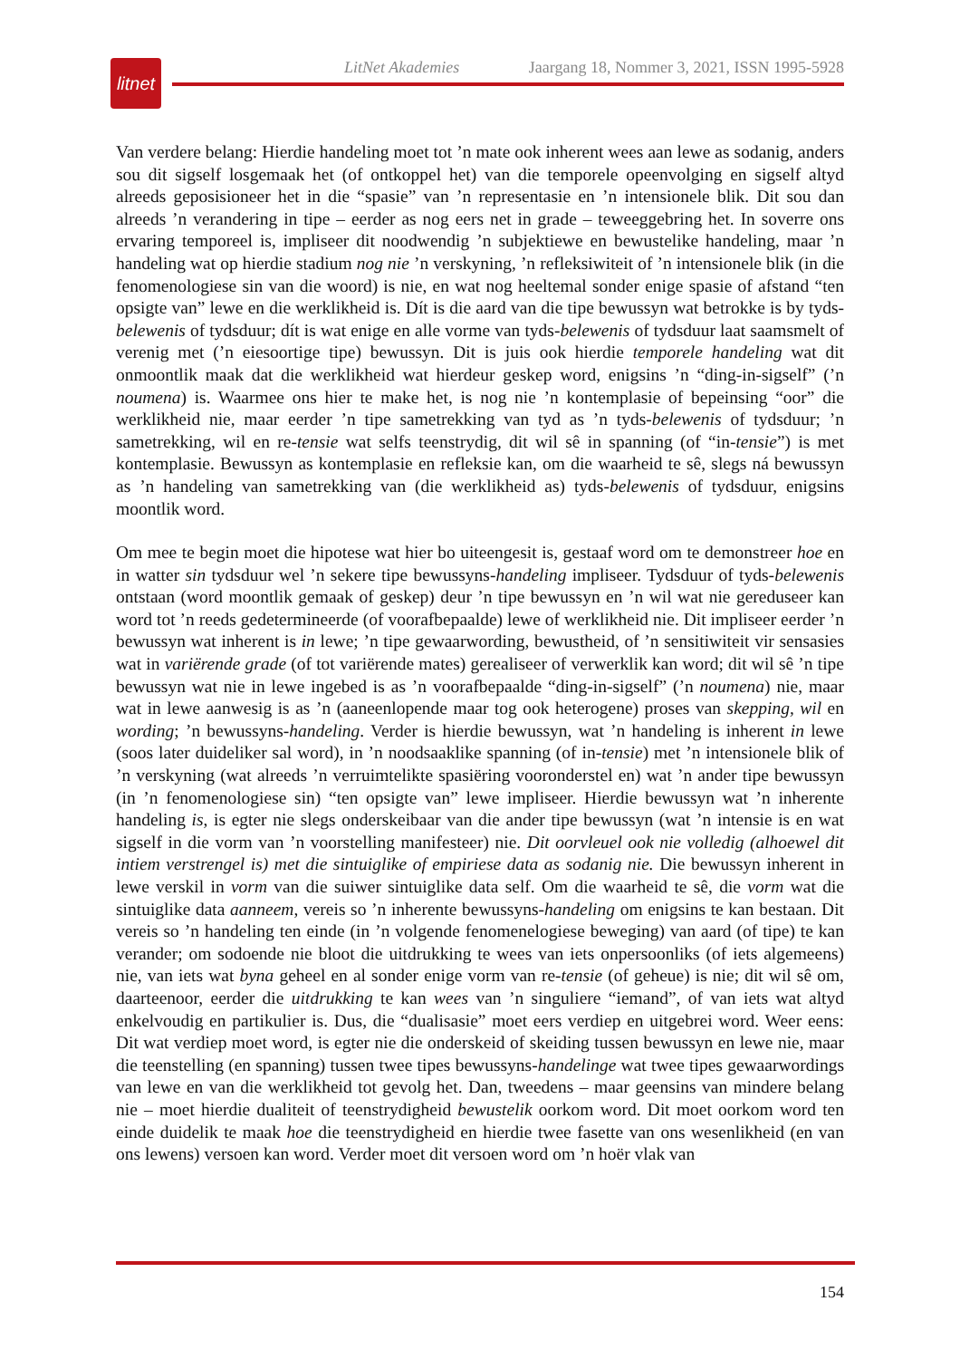litnet
LitNet Akademies Jaargang 18, Nommer 3, 2021, ISSN 1995-5928
Van verdere belang: Hierdie handeling moet tot ’n mate ook inherent wees aan lewe as sodanig, anders sou dit sigself losgemaak het (of ontkoppel het) van die temporele opeenvolging en sigself altyd alreeds geposisioneer het in die “spasie” van ’n representasie en ’n intensionele blik. Dit sou dan alreeds ’n verandering in tipe – eerder as nog eers net in grade – teweeggebring het. In soverre ons ervaring temporeel is, impliseer dit noodwendig ’n subjektiewe en bewustelike handeling, maar ’n handeling wat op hierdie stadium nog nie ’n verskyning, ’n refleksiwiteit of ’n intensionele blik (in die fenomenologiese sin van die woord) is nie, en wat nog heeltemal sonder enige spasie of afstand “ten opsigte van” lewe en die werklikheid is. Dít is die aard van die tipe bewussyn wat betrokke is by tyds-belewenis of tydsduur; dít is wat enige en alle vorme van tyds-belewenis of tydsduur laat saamsmelt of verenig met (’n eiesoortige tipe) bewussyn. Dit is juis ook hierdie temporele handeling wat dit onmoontlik maak dat die werklikheid wat hierdeur geskep word, enigsins ’n “ding-in-sigself” (’n noumena) is. Waarmee ons hier te make het, is nog nie ’n kontemplasie of bepeinsing “oor” die werklikheid nie, maar eerder ’n tipe sametrekking van tyd as ’n tyds-belewenis of tydsduur; ’n sametrekking, wil en re-tensie wat selfs teenstrydig, dit wil sê in spanning (of “in-tensie”) is met kontemplasie. Bewussyn as kontemplasie en refleksie kan, om die waarheid te sê, slegs ná bewussyn as ’n handeling van sametrekking van (die werklikheid as) tyds-belewenis of tydsduur, enigsins moontlik word.
Om mee te begin moet die hipotese wat hier bo uiteengesit is, gestaaf word om te demonstreer hoe en in watter sin tydsduur wel ’n sekere tipe bewussyns-handeling impliseer. Tydsduur of tyds-belewenis ontstaan (word moontlik gemaak of geskep) deur ’n tipe bewussyn en ’n wil wat nie gereduseer kan word tot ’n reeds gedetermineerde (of voorafbepaalde) lewe of werklikheid nie. Dit impliseer eerder ’n bewussyn wat inherent is in lewe; ’n tipe gewaarwording, bewustheid, of ’n sensitiwiteit vir sensasies wat in variërende grade (of tot variërende mates) gerealiseer of verwerklik kan word; dit wil sê ’n tipe bewussyn wat nie in lewe ingebed is as ’n voorafbepaalde “ding-in-sigself” (’n noumena) nie, maar wat in lewe aanwesig is as ’n (aaneenlopende maar tog ook heterogene) proses van skepping, wil en wording; ’n bewussyns-handeling. Verder is hierdie bewussyn, wat ’n handeling is inherent in lewe (soos later duideliker sal word), in ’n noodsaaklike spanning (of in-tensie) met ’n intensionele blik of ’n verskyning (wat alreeds ’n verruimtelikte spasiëring vooronderstel en) wat ’n ander tipe bewussyn (in ’n fenomenologiese sin) “ten opsigte van” lewe impliseer. Hierdie bewussyn wat ’n inherente handeling is, is egter nie slegs onderskeibaar van die ander tipe bewussyn (wat ’n intensie is en wat sigself in die vorm van ’n voorstelling manifesteer) nie. Dit oorvleuel ook nie volledig (alhoewel dit intiem verstrengel is) met die sintuiglike of empiriese data as sodanig nie. Die bewussyn inherent in lewe verskil in vorm van die suiwer sintuiglike data self. Om die waarheid te sê, die vorm wat die sintuiglike data aanneem, vereis so ’n inherente bewussyns-handeling om enigsins te kan bestaan. Dit vereis so ’n handeling ten einde (in ’n volgende fenomenelogiese beweging) van aard (of tipe) te kan verander; om sodoende nie bloot die uitdrukking te wees van iets onpersoonliks (of iets algemeens) nie, van iets wat byna geheel en al sonder enige vorm van re-tensie (of geheue) is nie; dit wil sê om, daarteenoor, eerder die uitdrukking te kan wees van ’n singuliere “iemand”, of van iets wat altyd enkelvoudig en partikulier is. Dus, die “dualisasie” moet eers verdiep en uitgebrei word. Weer eens: Dit wat verdiep moet word, is egter nie die onderskeid of skeiding tussen bewussyn en lewe nie, maar die teenstelling (en spanning) tussen twee tipes bewussyns-handelinge wat twee tipes gewaarwordings van lewe en van die werklikheid tot gevolg het. Dan, tweedens – maar geensins van mindere belang nie – moet hierdie dualiteit of teenstrydigheid bewustelik oorkom word. Dit moet oorkom word ten einde duidelik te maak hoe die teenstrydigheid en hierdie twee fasette van ons wesenlikheid (en van ons lewens) versoen kan word. Verder moet dit versoen word om ’n hoër vlak van
154